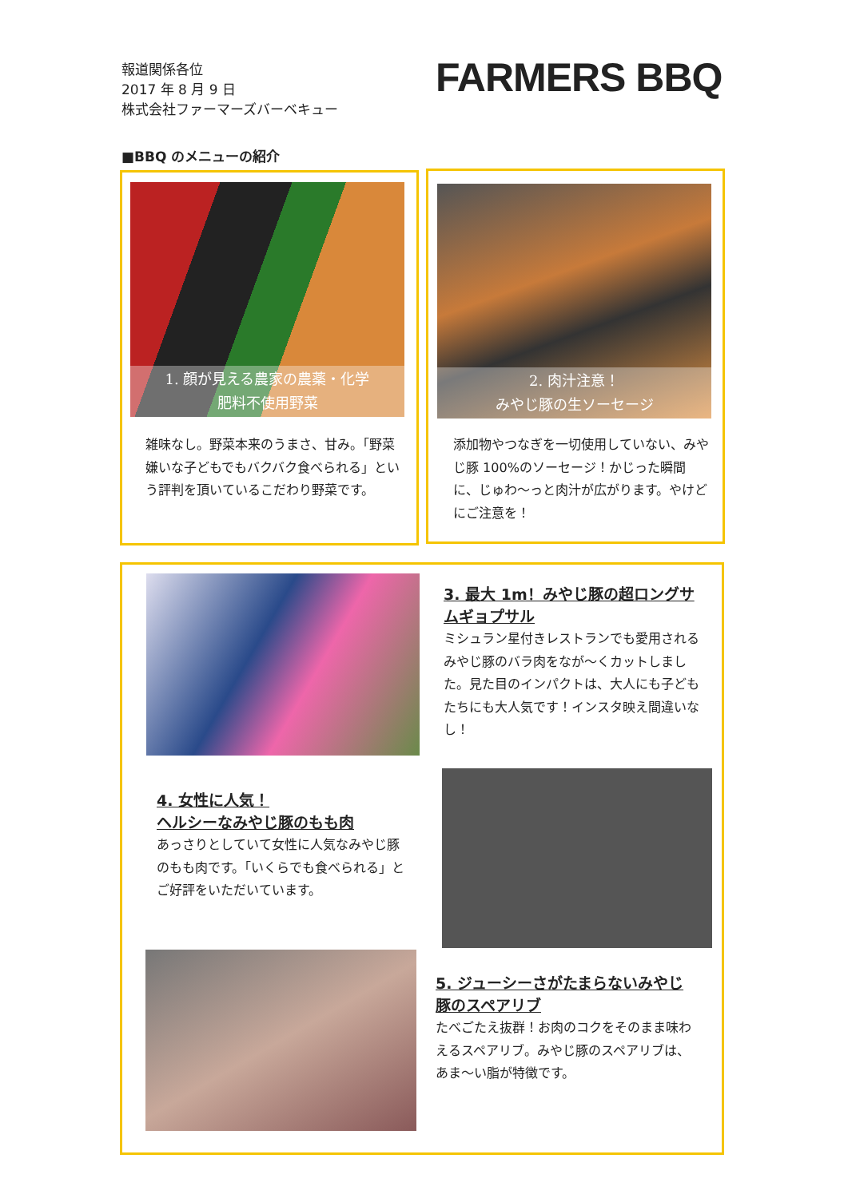報道関係各位
2017 年 8 月 9 日
株式会社ファーマーズバーベキュー
FARMERS BBQ
■BBQ のメニューの紹介
1. 顔が見える農家の農薬・化学
肥料不使用野菜
雑味なし。野菜本来のうまさ、甘み。「野菜嫌いな子どもでもバクバク食べられる」という評判を頂いているこだわり野菜です。
2. 肉汁注意！
みやじ豚の生ソーセージ
添加物やつなぎを一切使用していない、みやじ豚 100%のソーセージ！かじった瞬間に、じゅわ〜っと肉汁が広がります。やけどにご注意を！
3. 最大 1m！みやじ豚の超ロングサムギョプサル
ミシュラン星付きレストランでも愛用されるみやじ豚のバラ肉をなが〜くカットしました。見た目のインパクトは、大人にも子どもたちにも大人気です！インスタ映え間違いなし！
4. 女性に人気！
ヘルシーなみやじ豚のもも肉
あっさりとしていて女性に人気なみやじ豚のもも肉です。「いくらでも食べられる」とご好評をいただいています。
5. ジューシーさがたまらないみやじ豚のスペアリブ
たべごたえ抜群！お肉のコクをそのまま味わえるスペアリブ。みやじ豚のスペアリブは、あま〜い脂が特徴です。